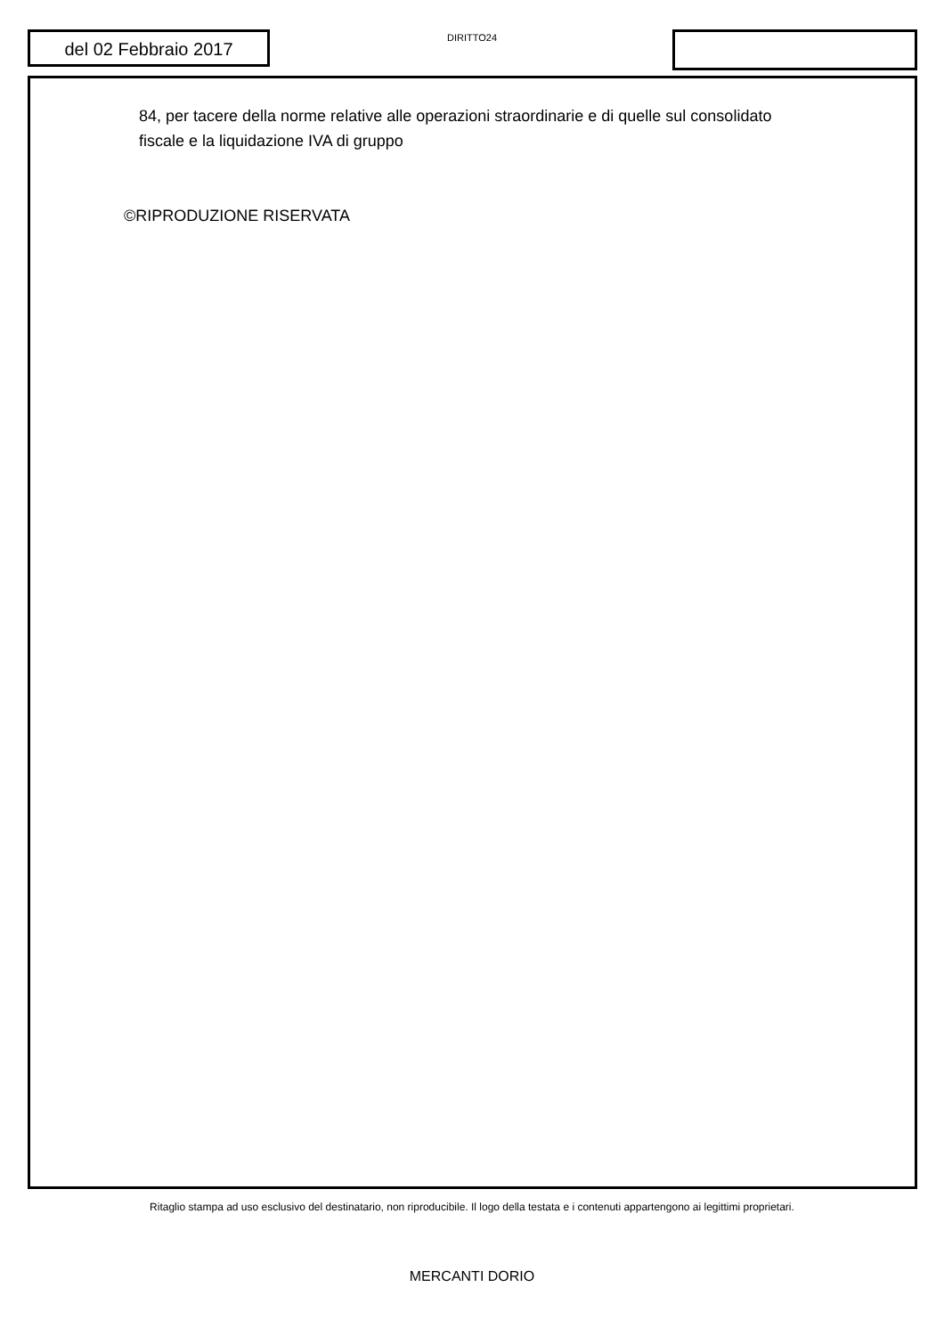del 02 Febbraio 2017
DIRITTO24
84, per tacere della norme relative alle operazioni straordinarie e di quelle sul consolidato fiscale e la liquidazione IVA di gruppo
©RIPRODUZIONE RISERVATA
Ritaglio stampa ad uso esclusivo del destinatario, non riproducibile. Il logo della testata e i contenuti appartengono ai legittimi proprietari.
MERCANTI DORIO